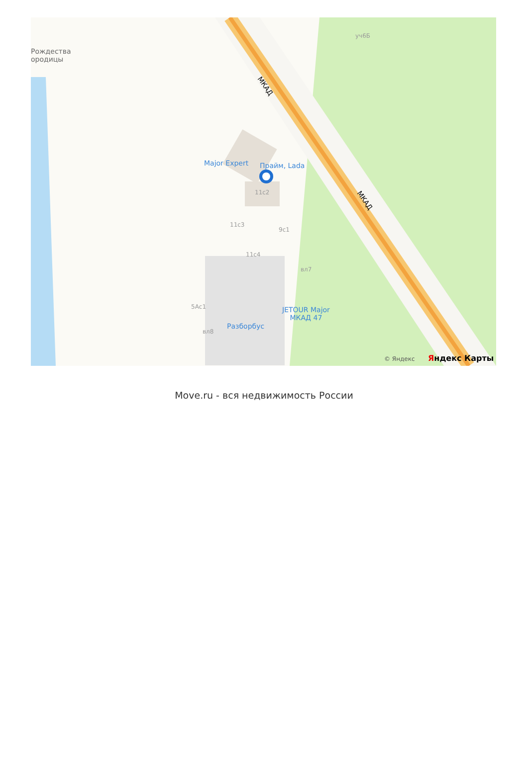Рождества
ородицы
Major Expert Прайм, Lada
МКАД
МКАД
уч6Б
11с2
11с3
9с1
11с4
вл7
5Ас1
вл8
JETOUR Major
МКАД 47
Разборбус
© Яндекс Яндекс Карты
Move.ru - вся недвижимость России